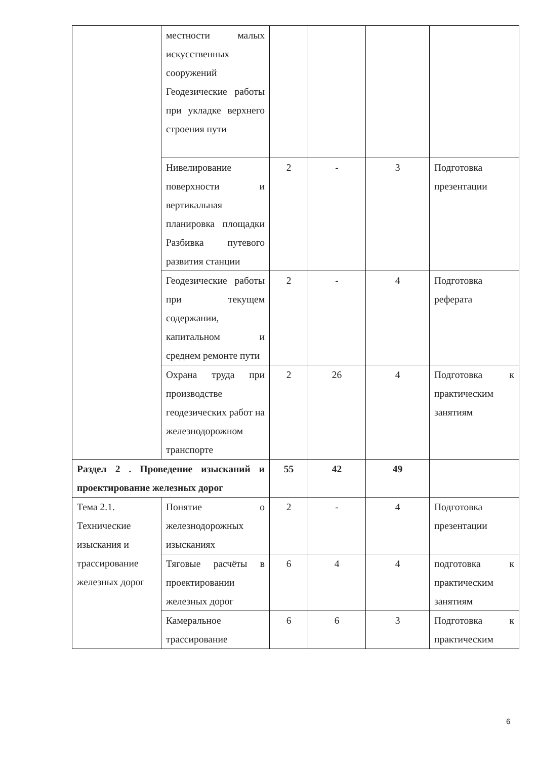| | местности малых искусственных сооружений Геодезические работы при укладке верхнего строения пути | | | | |
| | Нивелирование поверхности и вертикальная планировка площадки Разбивка путевого развития станции | 2 | - | 3 | Подготовка презентации |
| | Геодезические работы при текущем содержании, капитальном и среднем ремонте пути | 2 | - | 4 | Подготовка реферата |
| | Охрана труда при производстве геодезических работ на железнодорожном транспорте | 2 | 26 | 4 | Подготовка к практическим занятиям |
| Раздел 2 . Проведение изысканий и проектирование железных дорог | | 55 | 42 | 49 | |
| Тема 2.1. Технические изыскания и трассирование железных дорог | Понятие о железнодорожных изысканиях | 2 | - | 4 | Подготовка презентации |
| | Тяговые расчёты в проектировании железных дорог | 6 | 4 | 4 | подготовка к практическим занятиям |
| | Камеральное трассирование | 6 | 6 | 3 | Подготовка к практическим |
6